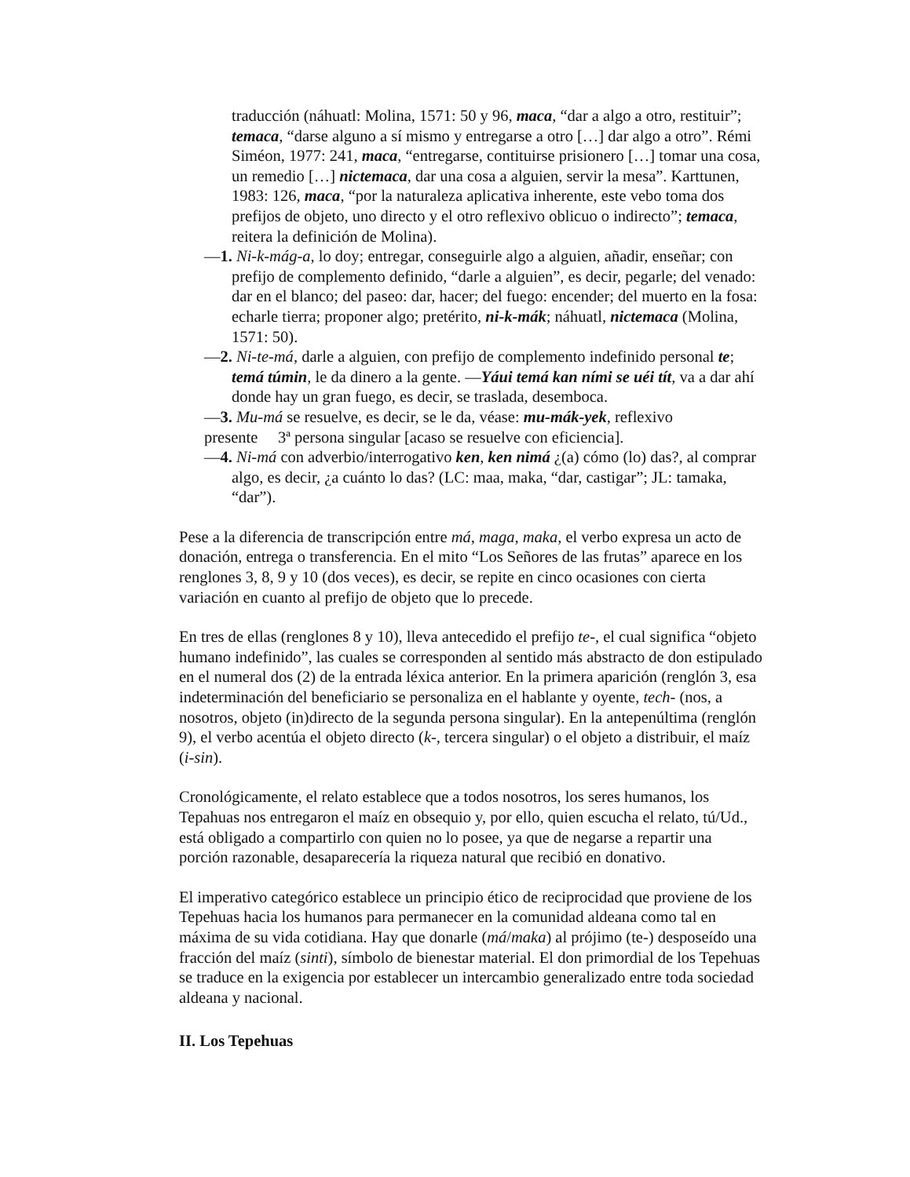traducción (náhuatl: Molina, 1571: 50 y 96, maca, “dar a algo a otro, restituir”; temaca, “darse alguno a sí mismo y entregarse a otro […] dar algo a otro”. Rémi Siméon, 1977: 241, maca, “entregarse, contituirse prisionero […] tomar una cosa, un remedio […] nictemaca, dar una cosa a alguien, servir la mesa”. Karttunen, 1983: 126, maca, “por la naturaleza aplicativa inherente, este vebo toma dos prefijos de objeto, uno directo y el otro reflexivo oblicuo o indirecto”; temaca, reitera la definición de Molina).
—1. Ni-k-mág-a, lo doy; entregar, conseguirle algo a alguien, añadir, enseñar; con prefijo de complemento definido, “darle a alguien”, es decir, pegarle; del venado: dar en el blanco; del paseo: dar, hacer; del fuego: encender; del muerto en la fosa: echarle tierra; proponer algo; pretérito, ni-k-mák; náhuatl, nictemaca (Molina, 1571: 50).
—2. Ni-te-má, darle a alguien, con prefijo de complemento indefinido personal te; temá túmin, le da dinero a la gente. —Yáui temá kan ními se uéi tít, va a dar ahí donde hay un gran fuego, es decir, se traslada, desemboca.
—3. Mu-má se resuelve, es decir, se le da, véase: mu-mák-yek, reflexivo
presente 3ª persona singular [acaso se resuelve con eficiencia].
—4. Ni-má con adverbio/interrogativo ken, ken nimá ¿(a) cómo (lo) das?, al comprar algo, es decir, ¿a cuánto lo das? (LC: maa, maka, “dar, castigar”; JL: tamaka, “dar”).
Pese a la diferencia de transcripción entre má, maga, maka, el verbo expresa un acto de donación, entrega o transferencia. En el mito “Los Señores de las frutas” aparece en los renglones 3, 8, 9 y 10 (dos veces), es decir, se repite en cinco ocasiones con cierta variación en cuanto al prefijo de objeto que lo precede.
En tres de ellas (renglones 8 y 10), lleva antecedido el prefijo te-, el cual significa “objeto humano indefinido”, las cuales se corresponden al sentido más abstracto de don estipulado en el numeral dos (2) de la entrada léxica anterior. En la primera aparición (renglón 3, esa indeterminación del beneficiario se personaliza en el hablante y oyente, tech- (nos, a nosotros, objeto (in)directo de la segunda persona singular). En la antepenúltima (renglón 9), el verbo acentúa el objeto directo (k-, tercera singular) o el objeto a distribuir, el maíz (i-sin).
Cronológicamente, el relato establece que a todos nosotros, los seres humanos, los Tepahuas nos entregaron el maíz en obsequio y, por ello, quien escucha el relato, tú/Ud., está obligado a compartirlo con quien no lo posee, ya que de negarse a repartir una porción razonable, desaparecería la riqueza natural que recibió en donativo.
El imperativo categórico establece un principio ético de reciprocidad que proviene de los Tepehuas hacia los humanos para permanecer en la comunidad aldeana como tal en máxima de su vida cotidiana. Hay que donarle (má/maka) al prójimo (te-) desposeído una fracción del maíz (sinti), símbolo de bienestar material. El don primordial de los Tepehuas se traduce en la exigencia por establecer un intercambio generalizado entre toda sociedad aldeana y nacional.
II. Los Tepehuas